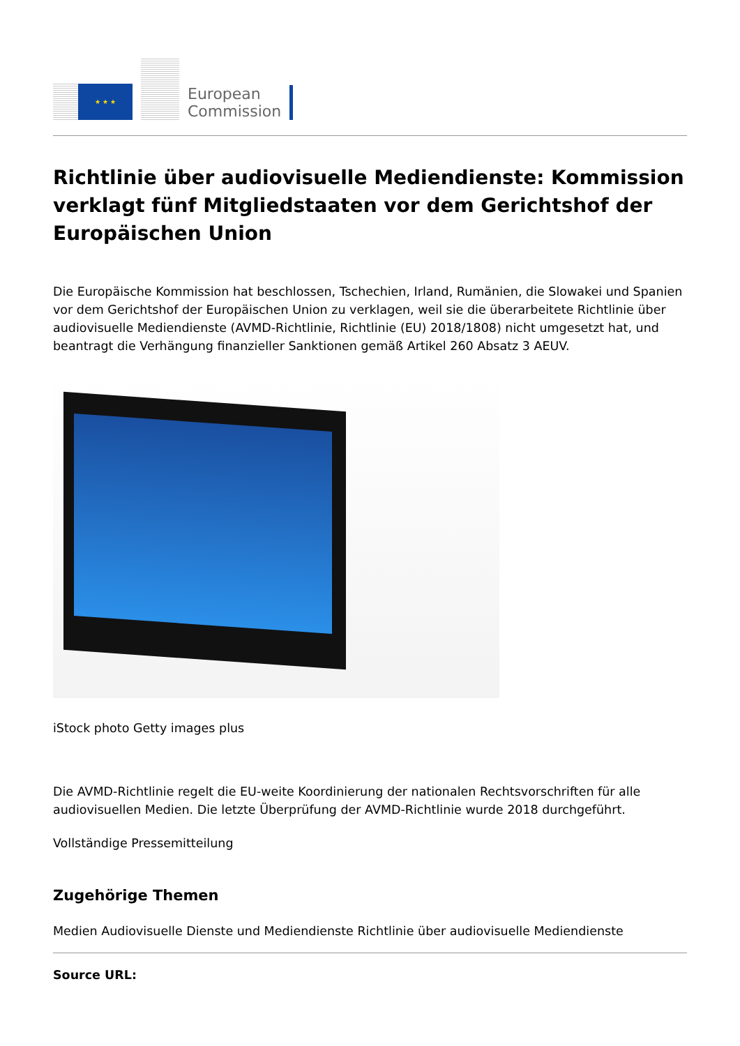★ ★ ★
European
Commission
Richtlinie über audiovisuelle Mediendienste: Kommission verklagt fünf Mitgliedstaaten vor dem Gerichtshof der Europäischen Union
Die Europäische Kommission hat beschlossen, Tschechien, Irland, Rumänien, die Slowakei und Spanien vor dem Gerichtshof der Europäischen Union zu verklagen, weil sie die überarbeitete Richtlinie über audiovisuelle Mediendienste (AVMD-Richtlinie, Richtlinie (EU) 2018/1808) nicht umgesetzt hat, und beantragt die Verhängung finanzieller Sanktionen gemäß Artikel 260 Absatz 3 AEUV.
iStock photo Getty images plus
Die AVMD-Richtlinie regelt die EU-weite Koordinierung der nationalen Rechtsvorschriften für alle audiovisuellen Medien. Die letzte Überprüfung der AVMD-Richtlinie wurde 2018 durchgeführt.
Vollständige Pressemitteilung
Zugehörige Themen
Medien Audiovisuelle Dienste und Mediendienste Richtlinie über audiovisuelle Mediendienste
Source URL: